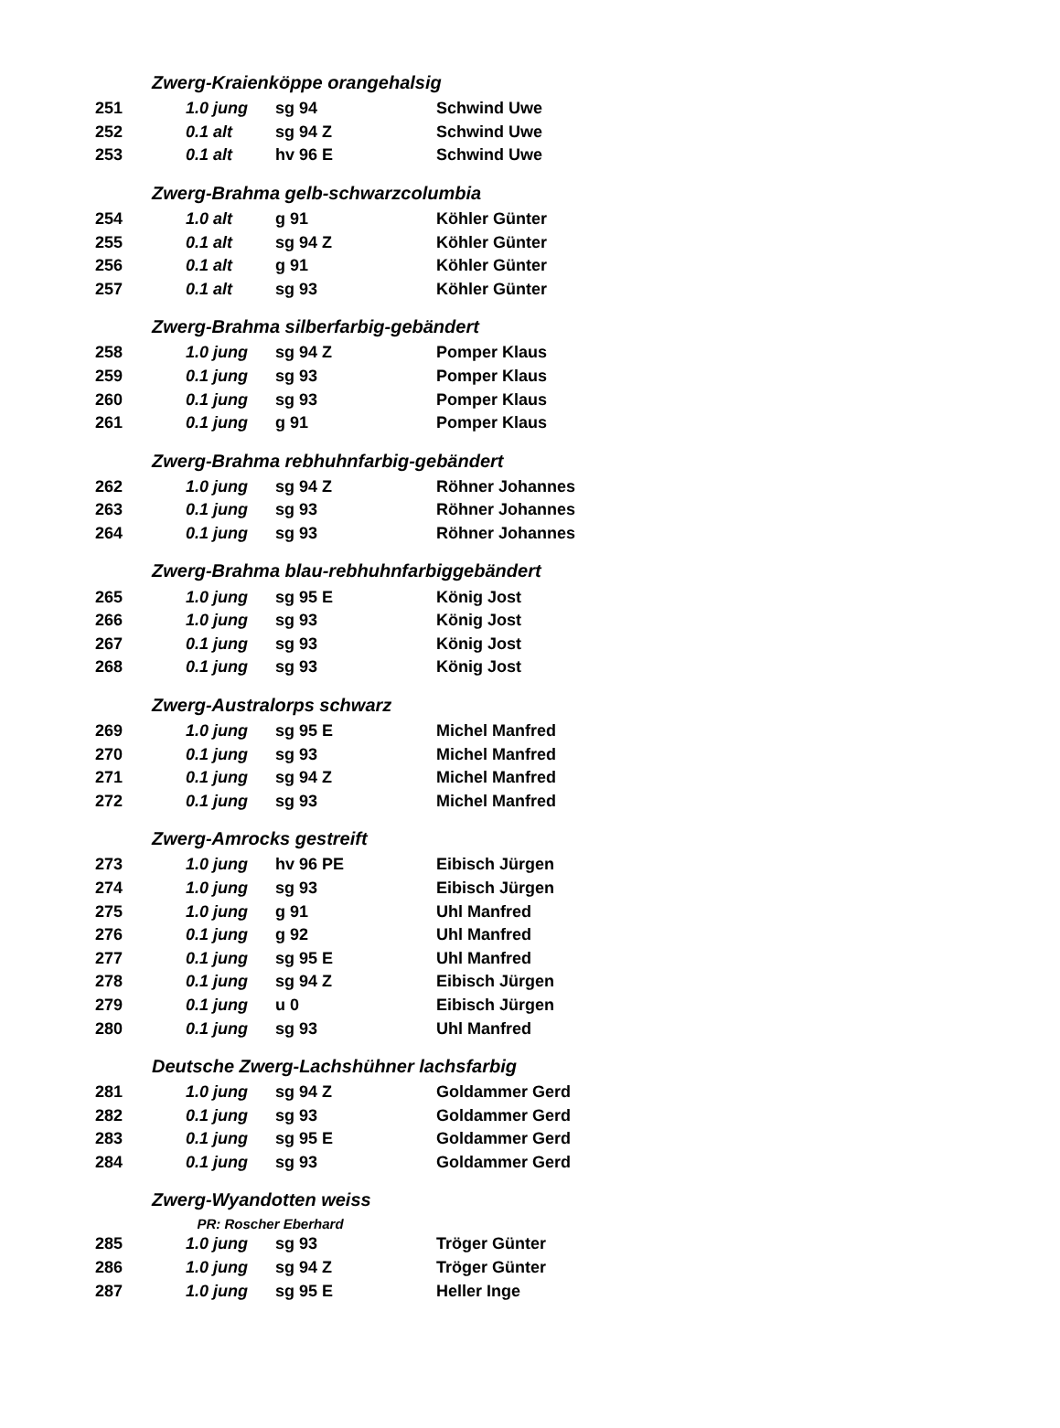| | Zwerg-Kraienköppe orangehalsig | | | |
| 251 | | 1.0 jung | sg 94 | Schwind Uwe |
| 252 | | 0.1 alt | sg 94 Z | Schwind Uwe |
| 253 | | 0.1 alt | hv 96 E | Schwind Uwe |
| | Zwerg-Brahma gelb-schwarzcolumbia | | | |
| 254 | | 1.0 alt | g 91 | Köhler Günter |
| 255 | | 0.1 alt | sg 94 Z | Köhler Günter |
| 256 | | 0.1 alt | g 91 | Köhler Günter |
| 257 | | 0.1 alt | sg 93 | Köhler Günter |
| | Zwerg-Brahma silberfarbig-gebändert | | | |
| 258 | | 1.0 jung | sg 94 Z | Pomper Klaus |
| 259 | | 0.1 jung | sg 93 | Pomper Klaus |
| 260 | | 0.1 jung | sg 93 | Pomper Klaus |
| 261 | | 0.1 jung | g 91 | Pomper Klaus |
| | Zwerg-Brahma rebhuhnfarbig-gebändert | | | |
| 262 | | 1.0 jung | sg 94 Z | Röhner Johannes |
| 263 | | 0.1 jung | sg 93 | Röhner Johannes |
| 264 | | 0.1 jung | sg 93 | Röhner Johannes |
| | Zwerg-Brahma blau-rebhuhnfarbiggebändert | | | |
| 265 | | 1.0 jung | sg 95 E | König Jost |
| 266 | | 1.0 jung | sg 93 | König Jost |
| 267 | | 0.1 jung | sg 93 | König Jost |
| 268 | | 0.1 jung | sg 93 | König Jost |
| | Zwerg-Australorps schwarz | | | |
| 269 | | 1.0 jung | sg 95 E | Michel Manfred |
| 270 | | 0.1 jung | sg 93 | Michel Manfred |
| 271 | | 0.1 jung | sg 94 Z | Michel Manfred |
| 272 | | 0.1 jung | sg 93 | Michel Manfred |
| | Zwerg-Amrocks gestreift | | | |
| 273 | | 1.0 jung | hv 96 PE | Eibisch Jürgen |
| 274 | | 1.0 jung | sg 93 | Eibisch Jürgen |
| 275 | | 1.0 jung | g 91 | Uhl Manfred |
| 276 | | 0.1 jung | g 92 | Uhl Manfred |
| 277 | | 0.1 jung | sg 95 E | Uhl Manfred |
| 278 | | 0.1 jung | sg 94 Z | Eibisch Jürgen |
| 279 | | 0.1 jung | u 0 | Eibisch Jürgen |
| 280 | | 0.1 jung | sg 93 | Uhl Manfred |
| | Deutsche Zwerg-Lachshühner lachsfarbig | | | |
| 281 | | 1.0 jung | sg 94 Z | Goldammer Gerd |
| 282 | | 0.1 jung | sg 93 | Goldammer Gerd |
| 283 | | 0.1 jung | sg 95 E | Goldammer Gerd |
| 284 | | 0.1 jung | sg 93 | Goldammer Gerd |
| | Zwerg-Wyandotten weiss | | | |
| | | PR: Roscher Eberhard | | |
| 285 | | 1.0 jung | sg 93 | Tröger Günter |
| 286 | | 1.0 jung | sg 94 Z | Tröger Günter |
| 287 | | 1.0 jung | sg 95 E | Heller Inge |